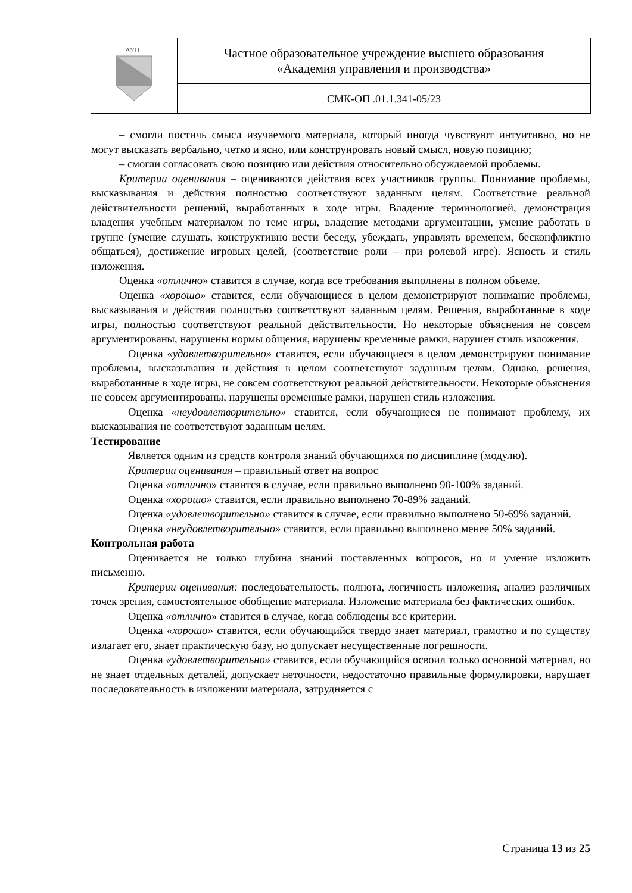| АУП | Частное образовательное учреждение высшего образования «Академия управления и производства» |
| | СМК-ОП .01.1.341-05/23 |
– смогли постичь смысл изучаемого материала, который иногда чувствуют интуитивно, но не могут высказать вербально, четко и ясно, или конструировать новый смысл, новую позицию;
– смогли согласовать свою позицию или действия относительно обсуждаемой проблемы.
Критерии оценивания – оцениваются действия всех участников группы. Понимание проблемы, высказывания и действия полностью соответствуют заданным целям. Соответствие реальной действительности решений, выработанных в ходе игры. Владение терминологией, демонстрация владения учебным материалом по теме игры, владение методами аргументации, умение работать в группе (умение слушать, конструктивно вести беседу, убеждать, управлять временем, бесконфликтно общаться), достижение игровых целей, (соответствие роли – при ролевой игре). Ясность и стиль изложения.
Оценка «отлично» ставится в случае, когда все требования выполнены в полном объеме.
Оценка «хорошо» ставится, если обучающиеся в целом демонстрируют понимание проблемы, высказывания и действия полностью соответствуют заданным целям. Решения, выработанные в ходе игры, полностью соответствуют реальной действительности. Но некоторые объяснения не совсем аргументированы, нарушены нормы общения, нарушены временные рамки, нарушен стиль изложения.
Оценка «удовлетворительно» ставится, если обучающиеся в целом демонстрируют понимание проблемы, высказывания и действия в целом соответствуют заданным целям. Однако, решения, выработанные в ходе игры, не совсем соответствуют реальной действительности. Некоторые объяснения не совсем аргументированы, нарушены временные рамки, нарушен стиль изложения.
Оценка «неудовлетворительно» ставится, если обучающиеся не понимают проблему, их высказывания не соответствуют заданным целям.
Тестирование
Является одним из средств контроля знаний обучающихся по дисциплине (модулю).
Критерии оценивания – правильный ответ на вопрос
Оценка «отлично» ставится в случае, если правильно выполнено 90-100% заданий.
Оценка «хорошо» ставится, если правильно выполнено 70-89% заданий.
Оценка «удовлетворительно» ставится в случае, если правильно выполнено 50-69% заданий.
Оценка «неудовлетворительно» ставится, если правильно выполнено менее 50% заданий.
Контрольная работа
Оценивается не только глубина знаний поставленных вопросов, но и умение изложить письменно.
Критерии оценивания: последовательность, полнота, логичность изложения, анализ различных точек зрения, самостоятельное обобщение материала. Изложение материала без фактических ошибок.
Оценка «отлично» ставится в случае, когда соблюдены все критерии.
Оценка «хорошо» ставится, если обучающийся твердо знает материал, грамотно и по существу излагает его, знает практическую базу, но допускает несущественные погрешности.
Оценка «удовлетворительно» ставится, если обучающийся освоил только основной материал, но не знает отдельных деталей, допускает неточности, недостаточно правильные формулировки, нарушает последовательность в изложении материала, затрудняется с
Страница 13 из 25